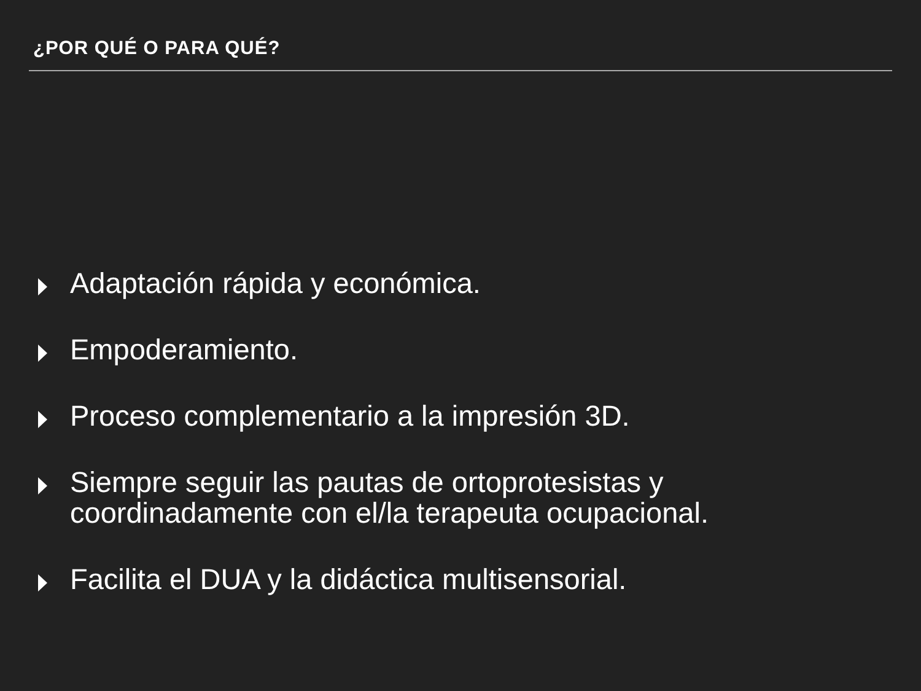¿POR QUÉ O PARA QUÉ?
Adaptación rápida y económica.
Empoderamiento.
Proceso complementario a la impresión 3D.
Siempre seguir las pautas de ortoprotesistas y coordinadamente con el/la terapeuta ocupacional.
Facilita el DUA y la didáctica multisensorial.